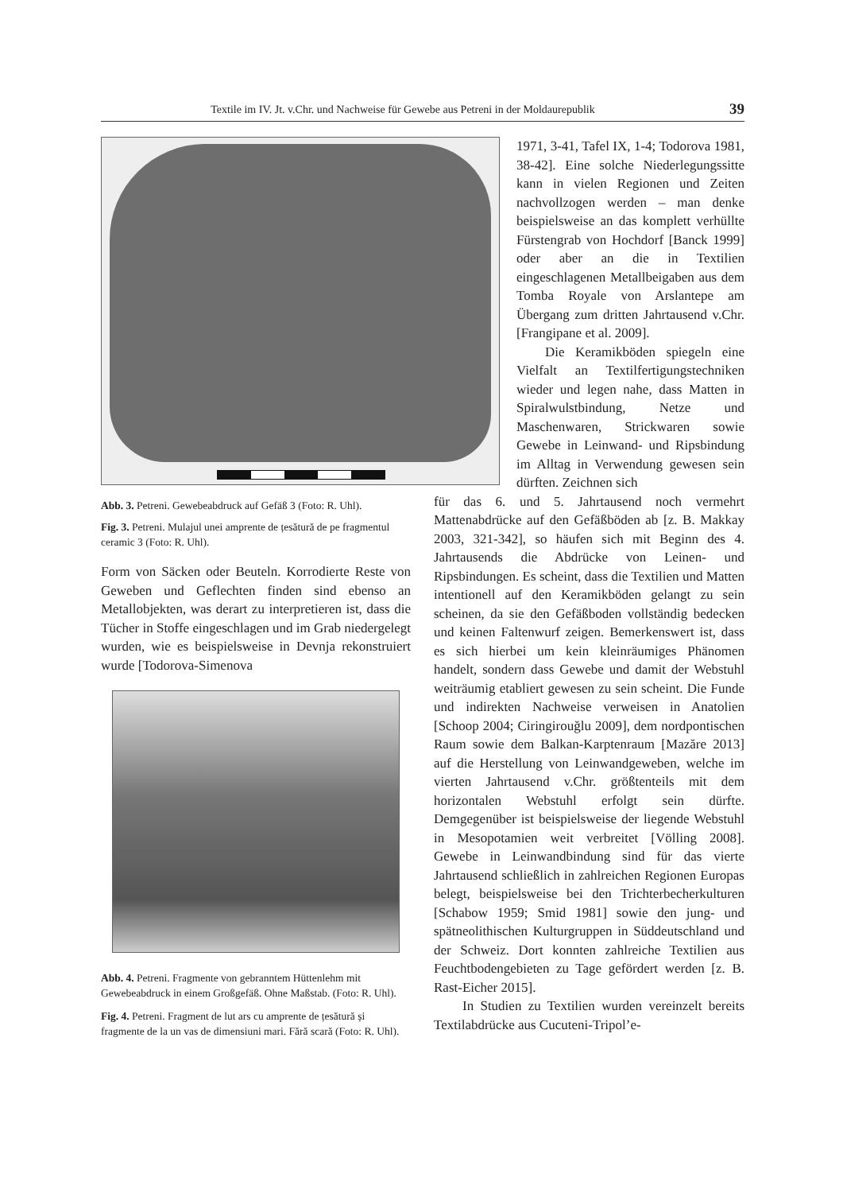Textile im IV. Jt. v.Chr. und Nachweise für Gewebe aus Petreni in der Moldaurepublik 39
Abb. 3. Petreni. Gewebeabdruck auf Gefäß 3 (Foto: R. Uhl).
Fig. 3. Petreni. Mulajul unei amprente de țesătură de pe fragmentul ceramic 3 (Foto: R. Uhl).
Form von Säcken oder Beuteln. Korrodierte Reste von Geweben und Geflechten finden sind ebenso an Metallobjekten, was derart zu interpretieren ist, dass die Tücher in Stoffe eingeschlagen und im Grab niedergelegt wurden, wie es beispielsweise in Devnja rekonstruiert wurde [Todorova-Simenova
Abb. 4. Petreni. Fragmente von gebranntem Hüttenlehm mit Gewebeabdruck in einem Großgefäß. Ohne Maßstab. (Foto: R. Uhl).
Fig. 4. Petreni. Fragment de lut ars cu amprente de țesătură și fragmente de la un vas de dimensiuni mari. Fără scară (Foto: R. Uhl).
1971, 3-41, Tafel IX, 1-4; Todorova 1981, 38-42]. Eine solche Niederlegungssitte kann in vielen Regionen und Zeiten nachvollzogen werden – man denke beispielsweise an das komplett verhüllte Fürstengrab von Hochdorf [Banck 1999] oder aber an die in Textilien eingeschlagenen Metallbeigaben aus dem Tomba Royale von Arslantepe am Übergang zum dritten Jahrtausend v.Chr. [Frangipane et al. 2009].
Die Keramikböden spiegeln eine Vielfalt an Textilfertigungstechniken wieder und legen nahe, dass Matten in Spiralwulstbindung, Netze und Maschenwaren, Strickwaren sowie Gewebe in Leinwand- und Ripsbindung im Alltag in Verwendung gewesen sein dürften. Zeichnen sich
für das 6. und 5. Jahrtausend noch vermehrt Mattenabdrücke auf den Gefäßböden ab [z. B. Makkay 2003, 321-342], so häufen sich mit Beginn des 4. Jahrtausends die Abdrücke von Leinen- und Ripsbindungen. Es scheint, dass die Textilien und Matten intentionell auf den Keramikböden gelangt zu sein scheinen, da sie den Gefäßboden vollständig bedecken und keinen Faltenwurf zeigen. Bemerkenswert ist, dass es sich hierbei um kein kleinräumiges Phänomen handelt, sondern dass Gewebe und damit der Webstuhl weiträumig etabliert gewesen zu sein scheint. Die Funde und indirekten Nachweise verweisen in Anatolien [Schoop 2004; Ciringirouğlu 2009], dem nordpontischen Raum sowie dem Balkan-Karptenraum [Mazăre 2013] auf die Herstellung von Leinwandgeweben, welche im vierten Jahrtausend v.Chr. größtenteils mit dem horizontalen Webstuhl erfolgt sein dürfte. Demgegenüber ist beispielsweise der liegende Webstuhl in Mesopotamien weit verbreitet [Völling 2008]. Gewebe in Leinwandbindung sind für das vierte Jahrtausend schließlich in zahlreichen Regionen Europas belegt, beispielsweise bei den Trichterbecherkulturen [Schabow 1959; Smid 1981] sowie den jung- und spätneolithischen Kulturgruppen in Süddeutschland und der Schweiz. Dort konnten zahlreiche Textilien aus Feuchtbodengebieten zu Tage gefördert werden [z. B. Rast-Eicher 2015].
In Studien zu Textilien wurden vereinzelt bereits Textilabdrücke aus Cucuteni-Tripol’e-